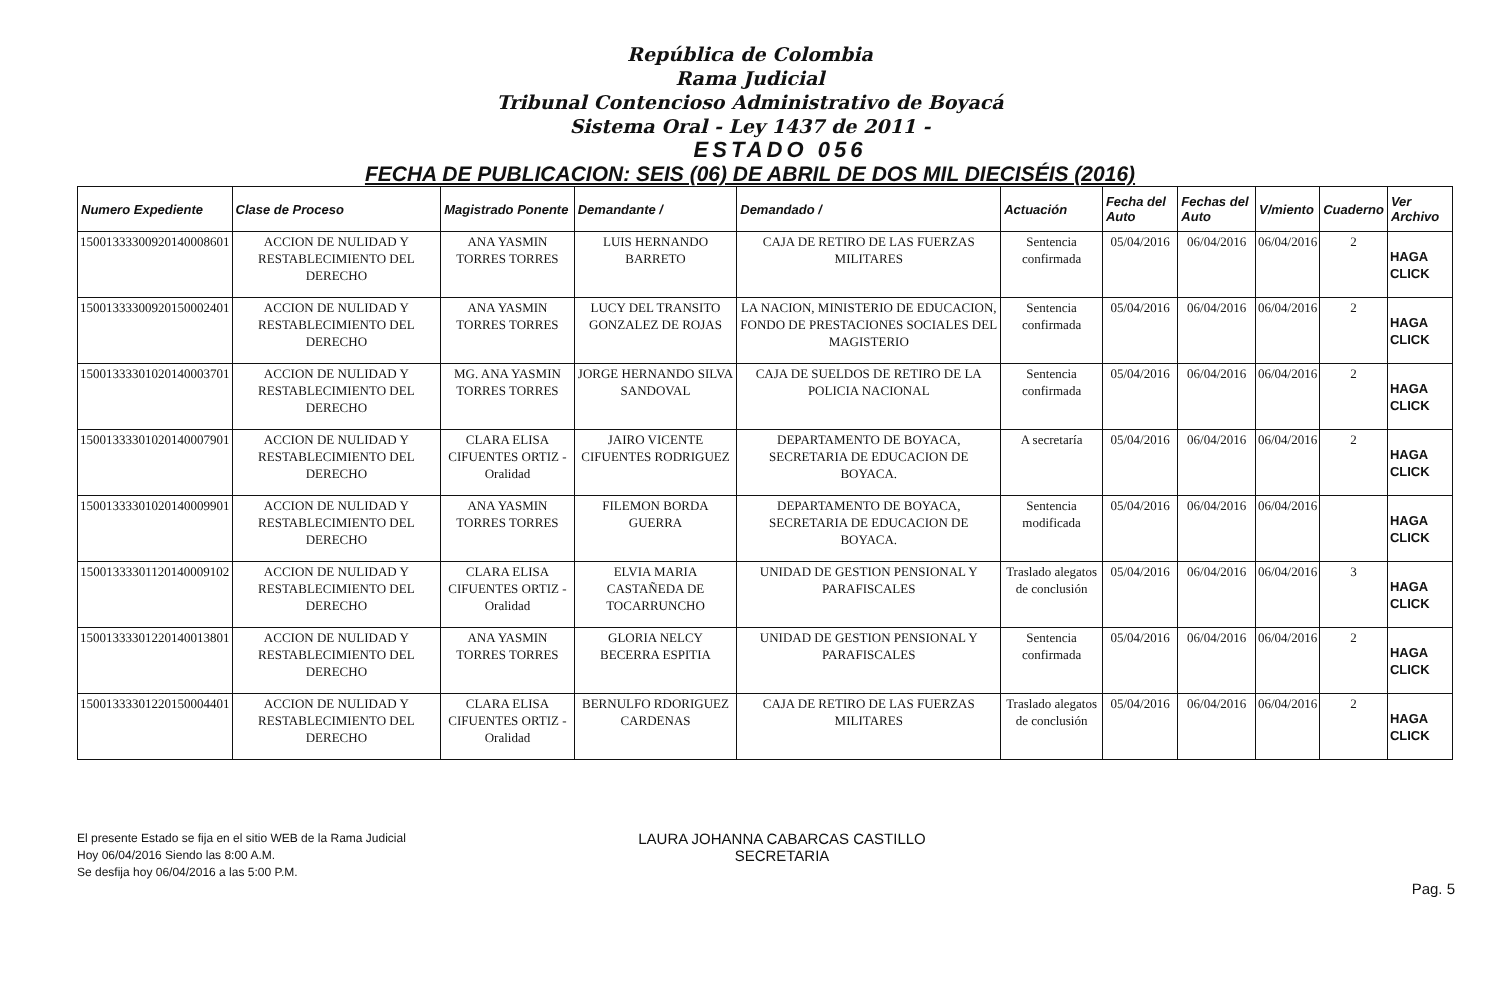República de Colombia
Rama Judicial
Tribunal Contencioso Administrativo de Boyacá
Sistema Oral - Ley 1437 de 2011 -
ESTADO 056
FECHA DE PUBLICACION: SEIS (06) DE ABRIL DE DOS MIL DIECISÉIS (2016)
| Numero Expediente | Clase de Proceso | Magistrado Ponente | Demandante / | Demandado / | Actuación | Fecha del Auto | Fechas del Auto | V/miento | Cuaderno | Ver Archivo |
| --- | --- | --- | --- | --- | --- | --- | --- | --- | --- | --- |
| 15001333300920140008601 | ACCION DE NULIDAD Y RESTABLECIMIENTO DEL DERECHO | ANA YASMIN TORRES TORRES | LUIS HERNANDO BARRETO | CAJA DE RETIRO DE LAS FUERZAS MILITARES | Sentencia confirmada | 05/04/2016 | 06/04/2016 | 06/04/2016 | 2 | HAGA CLICK |
| 15001333300920150002401 | ACCION DE NULIDAD Y RESTABLECIMIENTO DEL DERECHO | ANA YASMIN TORRES TORRES | LUCY DEL TRANSITO GONZALEZ DE ROJAS | LA NACION, MINISTERIO DE EDUCACION, FONDO DE PRESTACIONES SOCIALES DEL MAGISTERIO | Sentencia confirmada | 05/04/2016 | 06/04/2016 | 06/04/2016 | 2 | HAGA CLICK |
| 15001333301020140003701 | ACCION DE NULIDAD Y RESTABLECIMIENTO DEL DERECHO | MG. ANA YASMIN TORRES TORRES | JORGE HERNANDO SILVA SANDOVAL | CAJA DE SUELDOS DE RETIRO DE LA POLICIA NACIONAL | Sentencia confirmada | 05/04/2016 | 06/04/2016 | 06/04/2016 | 2 | HAGA CLICK |
| 15001333301020140007901 | ACCION DE NULIDAD Y RESTABLECIMIENTO DEL DERECHO | CLARA ELISA CIFUENTES ORTIZ - Oralidad | JAIRO VICENTE CIFUENTES RODRIGUEZ | DEPARTAMENTO DE BOYACA, SECRETARIA DE EDUCACION DE BOYACA. | A secretaría | 05/04/2016 | 06/04/2016 | 06/04/2016 | 2 | HAGA CLICK |
| 15001333301020140009901 | ACCION DE NULIDAD Y RESTABLECIMIENTO DEL DERECHO | ANA YASMIN TORRES TORRES | FILEMON BORDA GUERRA | DEPARTAMENTO DE BOYACA, SECRETARIA DE EDUCACION DE BOYACA. | Sentencia modificada | 05/04/2016 | 06/04/2016 | 06/04/2016 | | HAGA CLICK |
| 15001333301120140009102 | ACCION DE NULIDAD Y RESTABLECIMIENTO DEL DERECHO | CLARA ELISA CIFUENTES ORTIZ - Oralidad | ELVIA MARIA CASTAÑEDA DE TOCARRUNCHO | UNIDAD DE GESTION PENSIONAL Y PARAFISCALES | Traslado alegatos de conclusión | 05/04/2016 | 06/04/2016 | 06/04/2016 | 3 | HAGA CLICK |
| 15001333301220140013801 | ACCION DE NULIDAD Y RESTABLECIMIENTO DEL DERECHO | ANA YASMIN TORRES TORRES | GLORIA NELCY BECERRA ESPITIA | UNIDAD DE GESTION PENSIONAL Y PARAFISCALES | Sentencia confirmada | 05/04/2016 | 06/04/2016 | 06/04/2016 | 2 | HAGA CLICK |
| 15001333301220150004401 | ACCION DE NULIDAD Y RESTABLECIMIENTO DEL DERECHO | CLARA ELISA CIFUENTES ORTIZ - Oralidad | BERNULFO RDORIGUEZ CARDENAS | CAJA DE RETIRO DE LAS FUERZAS MILITARES | Traslado alegatos de conclusión | 05/04/2016 | 06/04/2016 | 06/04/2016 | 2 | HAGA CLICK |
El presente Estado se fija en el sitio WEB de la Rama Judicial
Hoy 06/04/2016 Siendo las 8:00 A.M.
Se desfija hoy 06/04/2016 a las 5:00 P.M.
LAURA JOHANNA CABARCAS CASTILLO
SECRETARIA
Pag. 5